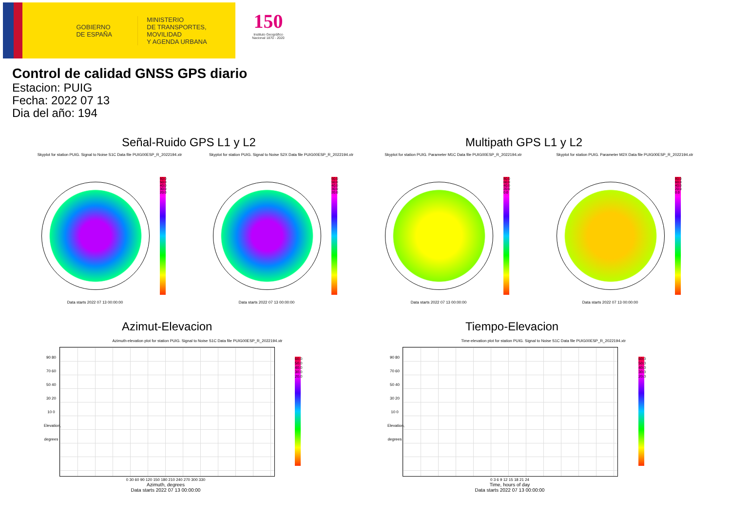GOBIERNO
DE ESPAÑA
MINISTERIO
DE TRANSPORTES, MOVILIDAD
Y AGENDA URBANA
150
Instituto Geográfico
Nacional 1870 - 2020
Control de calidad GNSS GPS diario
Estacion: PUIG
Fecha: 2022 07 13
Dia del año: 194
Señal-Ruido GPS L1 y L2 Multipath GPS L1 y L2
Skyplot for station PUIG. Signal to Noise S1C Data file PUIG00ESP_R_2022194.xtr
Skyplot for station PUIG. Signal to Noise S2X Data file PUIG00ESP_R_2022194.xtr
Skyplot for station PUIG. Parameter M1C Data file PUIG00ESP_R_2022194.xtr
Skyplot for station PUIG. Parameter M2X Data file PUIG00ESP_R_2022194.xtr
60.0 50.0 40.0 30.0 20.0
60.0 50.0 40.0 30.0 20.0
80.0 60.0 40.0 20.0 0.0
80.0 60.0 40.0 20.0 0.0
Data starts 2022 07 13 00:00:00 Data starts 2022 07 13 00:00:00 Data starts 2022 07 13 00:00:00 Data starts 2022 07 13 00:00:00
Azimut-Elevacion Tiempo-Elevacion
Azimuth-elevation plot for station PUIG. Signal to Noise S1C Data file PUIG00ESP_R_2022194.xtr
Time-elevation plot for station PUIG. Signal to Noise S1C Data file PUIG00ESP_R_2022194.xtr
60.0 50.0 40.0 30.0 20.0
60.0 50.0 40.0 30.0 20.0
90 80 70 60 50 40 30 20 10 0
Elevation, degrees
0 30 60 90 120 150 180 210 240 270 300 330
Azimuth, degrees
Data starts 2022 07 13 00:00:00
90 80 70 60 50 40 30 20 10 0
Elevation, degrees
0 3 6 9 12 15 18 21 24
Time, hours of day
Data starts 2022 07 13 00:00:00